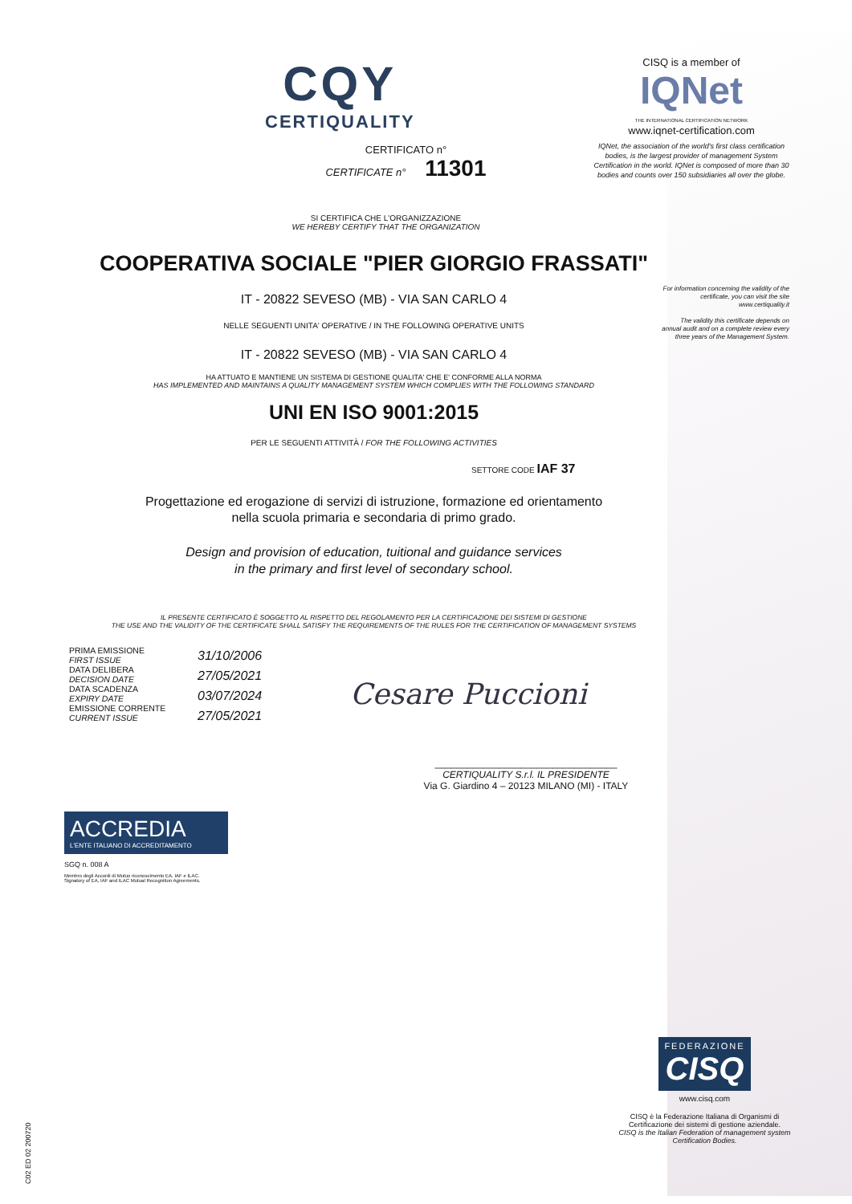CQY
CERTIQUALITY
CISQ is a member of
IQNet
THE INTERNATIONAL CERTIFICATION NETWORK
www.iqnet-certification.com
IQNet, the association of the world's first class certification bodies, is the largest provider of management System Certification in the world. IQNet is composed of more than 30 bodies and counts over 150 subsidiaries all over the globe.
CERTIFICATO n°
CERTIFICATE n° 11301
SI CERTIFICA CHE L'ORGANIZZAZIONE
WE HEREBY CERTIFY THAT THE ORGANIZATION
For information concerning the validity of the certificate, you can visit the site www.certiquality.it
The validity this certificate depends on annual audit and on a complete review every three years of the Management System.
COOPERATIVA SOCIALE "PIER GIORGIO FRASSATI"
IT - 20822 SEVESO (MB) - VIA SAN CARLO 4
NELLE SEGUENTI UNITA' OPERATIVE / IN THE FOLLOWING OPERATIVE UNITS
IT - 20822 SEVESO (MB) - VIA SAN CARLO 4
HA ATTUATO E MANTIENE UN SISTEMA DI GESTIONE QUALITA' CHE E' CONFORME ALLA NORMA
HAS IMPLEMENTED AND MAINTAINS A QUALITY MANAGEMENT SYSTEM WHICH COMPLIES WITH THE FOLLOWING STANDARD
UNI EN ISO 9001:2015
PER LE SEGUENTI ATTIVITÀ / FOR THE FOLLOWING ACTIVITIES
SETTORE CODE IAF 37
Progettazione ed erogazione di servizi di istruzione, formazione ed orientamento
nella scuola primaria e secondaria di primo grado.
Design and provision of education, tuitional and guidance services
in the primary and first level of secondary school.
IL PRESENTE CERTIFICATO È SOGGETTO AL RISPETTO DEL REGOLAMENTO PER LA CERTIFICAZIONE DEI SISTEMI DI GESTIONE
THE USE AND THE VALIDITY OF THE CERTIFICATE SHALL SATISFY THE REQUIREMENTS OF THE RULES FOR THE CERTIFICATION OF MANAGEMENT SYSTEMS
PRIMA EMISSIONE
FIRST ISSUE
DATA DELIBERA
DECISION DATE
DATA SCADENZA
EXPIRY DATE
EMISSIONE CORRENTE
CURRENT ISSUE
31/10/2006
27/05/2021
03/07/2024
27/05/2021
Cesare Puccioni
__________________________________
CERTIQUALITY S.r.l. IL PRESIDENTE
Via G. Giardino 4 – 20123 MILANO (MI) - ITALY
ACCREDIA
L'ENTE ITALIANO DI ACCREDITAMENTO
SGQ n. 008 A
Membro degli Accordi di Mutuo riconoscimento EA, IAF e ILAC.
Signatory of EA, IAF and ILAC Mutual Recognition Agreements.
C02 ED 02 200720
FEDERAZIONE
CISQ
www.cisq.com
CISQ è la Federazione Italiana di Organismi di Certificazione dei sistemi di gestione aziendale.
CISQ is the Italian Federation of management system Certification Bodies.